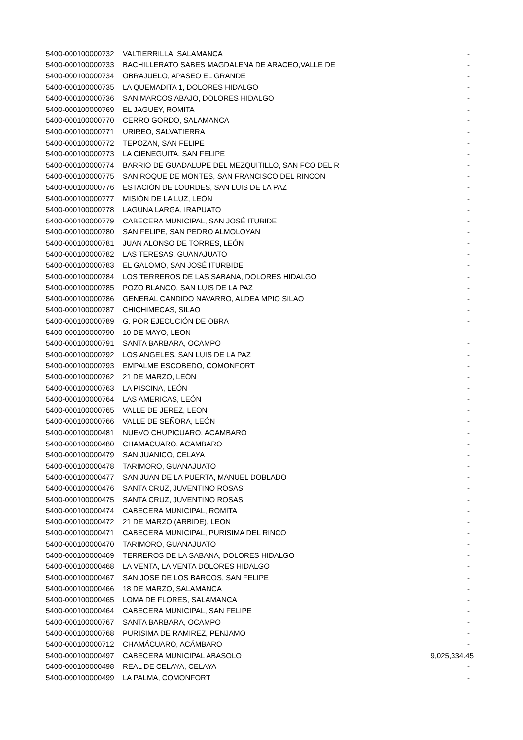| 5400-000100000732 | VALTIERRILLA, SALAMANCA | - |
| 5400-000100000733 | BACHILLERATO SABES MAGDALENA DE ARACEO,VALLE DE | - |
| 5400-000100000734 | OBRAJUELO, APASEO EL GRANDE | - |
| 5400-000100000735 | LA QUEMADITA 1, DOLORES HIDALGO | - |
| 5400-000100000736 | SAN MARCOS ABAJO, DOLORES HIDALGO | - |
| 5400-000100000769 | EL JAGUEY, ROMITA | - |
| 5400-000100000770 | CERRO GORDO, SALAMANCA | - |
| 5400-000100000771 | URIREO, SALVATIERRA | - |
| 5400-000100000772 | TEPOZAN, SAN FELIPE | - |
| 5400-000100000773 | LA CIENEGUITA, SAN FELIPE | - |
| 5400-000100000774 | BARRIO DE GUADALUPE DEL MEZQUITILLO, SAN FCO DEL R | - |
| 5400-000100000775 | SAN ROQUE DE MONTES, SAN FRANCISCO DEL RINCON | - |
| 5400-000100000776 | ESTACIÓN DE LOURDES, SAN LUIS DE LA PAZ | - |
| 5400-000100000777 | MISIÓN DE LA LUZ, LEÓN | - |
| 5400-000100000778 | LAGUNA LARGA, IRAPUATO | - |
| 5400-000100000779 | CABECERA MUNICIPAL, SAN JOSÉ ITUBIDE | - |
| 5400-000100000780 | SAN FELIPE, SAN PEDRO ALMOLOYAN | - |
| 5400-000100000781 | JUAN ALONSO DE TORRES, LEÓN | - |
| 5400-000100000782 | LAS TERESAS, GUANAJUATO | - |
| 5400-000100000783 | EL GALOMO, SAN JOSÉ ITURBIDE | - |
| 5400-000100000784 | LOS TERREROS DE LAS SABANA, DOLORES HIDALGO | - |
| 5400-000100000785 | POZO BLANCO, SAN LUIS DE LA PAZ | - |
| 5400-000100000786 | GENERAL CANDIDO NAVARRO, ALDEA MPIO SILAO | - |
| 5400-000100000787 | CHICHIMECAS, SILAO | - |
| 5400-000100000789 | G. POR EJECUCIÓN DE OBRA | - |
| 5400-000100000790 | 10 DE MAYO, LEON | - |
| 5400-000100000791 | SANTA BARBARA, OCAMPO | - |
| 5400-000100000792 | LOS ANGELES, SAN LUIS DE LA PAZ | - |
| 5400-000100000793 | EMPALME ESCOBEDO, COMONFORT | - |
| 5400-000100000762 | 21 DE MARZO, LEÓN | - |
| 5400-000100000763 | LA PISCINA, LEÓN | - |
| 5400-000100000764 | LAS AMERICAS, LEÓN | - |
| 5400-000100000765 | VALLE DE JEREZ, LEÓN | - |
| 5400-000100000766 | VALLE DE SEÑORA, LEÓN | - |
| 5400-000100000481 | NUEVO CHUPICUARO, ACAMBARO | - |
| 5400-000100000480 | CHAMACUARO, ACAMBARO | - |
| 5400-000100000479 | SAN JUANICO, CELAYA | - |
| 5400-000100000478 | TARIMORO, GUANAJUATO | - |
| 5400-000100000477 | SAN JUAN DE LA PUERTA, MANUEL DOBLADO | - |
| 5400-000100000476 | SANTA CRUZ, JUVENTINO ROSAS | - |
| 5400-000100000475 | SANTA CRUZ, JUVENTINO ROSAS | - |
| 5400-000100000474 | CABECERA MUNICIPAL, ROMITA | - |
| 5400-000100000472 | 21 DE MARZO (ARBIDE), LEON | - |
| 5400-000100000471 | CABECERA MUNICIPAL, PURISIMA DEL RINCO | - |
| 5400-000100000470 | TARIMORO, GUANAJUATO | - |
| 5400-000100000469 | TERREROS DE LA SABANA, DOLORES HIDALGO | - |
| 5400-000100000468 | LA VENTA, LA VENTA DOLORES HIDALGO | - |
| 5400-000100000467 | SAN JOSE DE LOS BARCOS, SAN FELIPE | - |
| 5400-000100000466 | 18 DE MARZO, SALAMANCA | - |
| 5400-000100000465 | LOMA DE FLORES, SALAMANCA | - |
| 5400-000100000464 | CABECERA MUNICIPAL, SAN FELIPE | - |
| 5400-000100000767 | SANTA BARBARA, OCAMPO | - |
| 5400-000100000768 | PURISIMA DE RAMIREZ, PENJAMO | - |
| 5400-000100000712 | CHAMÁCUARO, ACÁMBARO | - |
| 5400-000100000497 | CABECERA MUNICIPAL ABASOLO | 9,025,334.45 |
| 5400-000100000498 | REAL DE CELAYA, CELAYA | - |
| 5400-000100000499 | LA PALMA, COMONFORT | - |